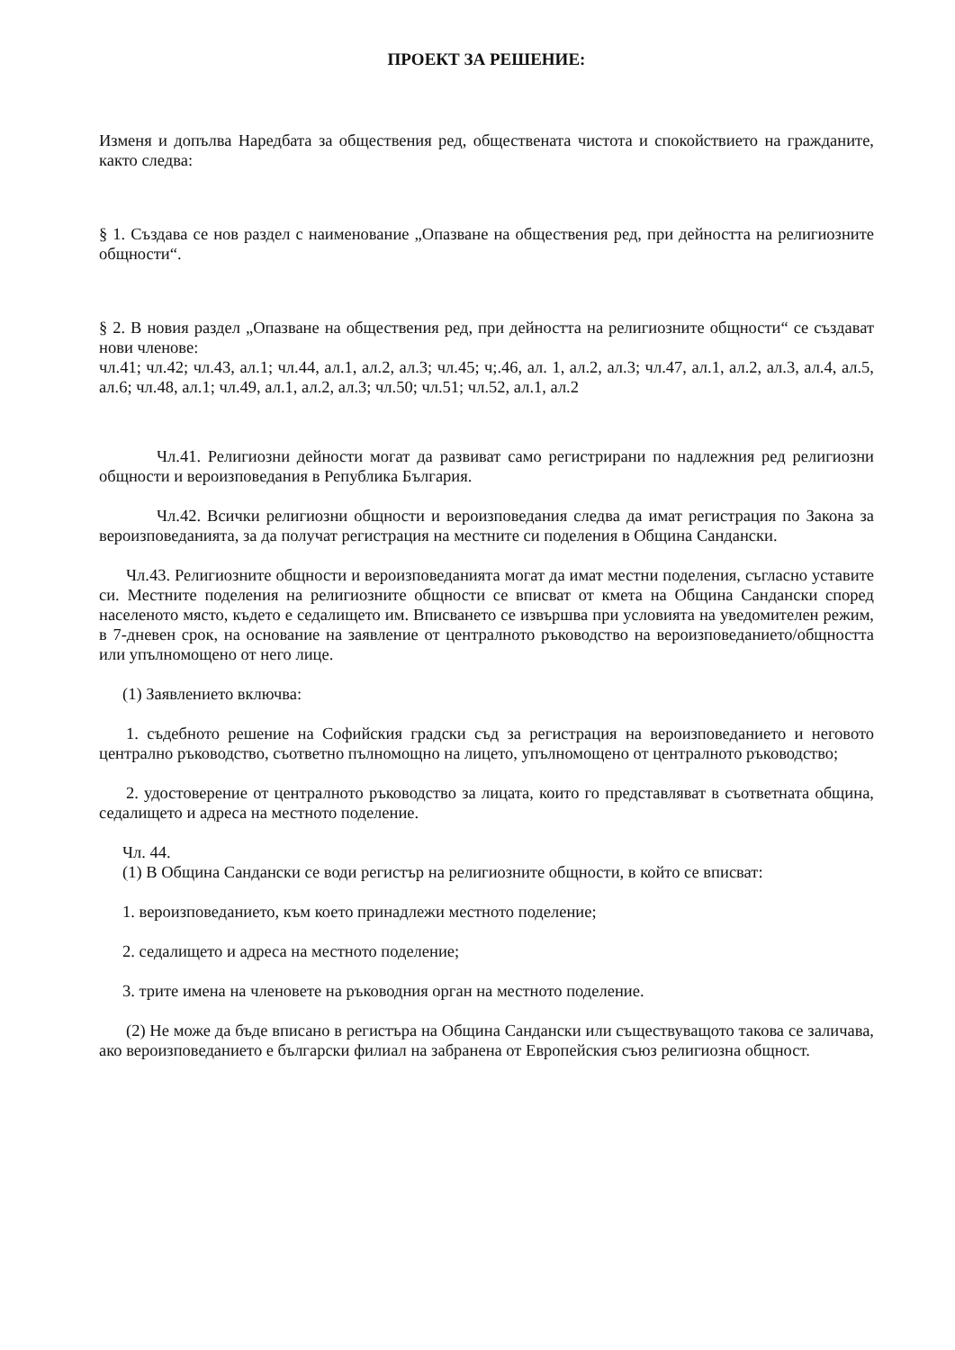ПРОЕКТ ЗА РЕШЕНИЕ:
Изменя и допълва Наредбата за обществения ред, обществената чистота и спокойствието на гражданите, както следва:
§ 1. Създава се нов раздел с наименование „Опазване на обществения ред, при дейността на религиозните общности“.
§ 2. В новия раздел „Опазване на обществения ред, при дейността на религиозните общности“ се създават нови членове:
чл.41; чл.42; чл.43, ал.1; чл.44, ал.1, ал.2, ал.3; чл.45; ч;.46, ал. 1, ал.2, ал.3; чл.47, ал.1, ал.2, ал.3, ал.4, ал.5, ал.6; чл.48, ал.1; чл.49, ал.1, ал.2, ал.3; чл.50; чл.51; чл.52, ал.1, ал.2
Чл.41. Религиозни дейности могат да развиват само регистрирани по надлежния ред религиозни общности и вероизповедания в Република България.
Чл.42. Всички религиозни общности и вероизповедания следва да имат регистрация по Закона за вероизповеданията, за да получат регистрация на местните си поделения в Община Сандански.
Чл.43. Религиозните общности и вероизповеданията могат да имат местни поделения, съгласно уставите си. Местните поделения на религиозните общности се вписват от кмета на Община Сандански според населеното място, където е седалището им. Вписването се извършва при условията на уведомителен режим, в 7-дневен срок, на основание на заявление от централното ръководство на вероизповеданието/общността или упълномощено от него лице.
(1) Заявлението включва:
1. съдебното решение на Софийския градски съд за регистрация на вероизповеданието и неговото централно ръководство, съответно пълномощно на лицето, упълномощено от централното ръководство;
2. удостоверение от централното ръководство за лицата, които го представляват в съответната община, седалището и адреса на местното поделение.
Чл. 44.
(1) В Община Сандански се води регистър на религиозните общности, в който се вписват:
1. вероизповеданието, към което принадлежи местното поделение;
2. седалището и адреса на местното поделение;
3. трите имена на членовете на ръководния орган на местното поделение.
(2) Не може да бъде вписано в регистъра на Община Сандански или съществуващото такова се заличава, ако вероизповеданието е български филиал на забранена от Европейския съюз религиозна общност.